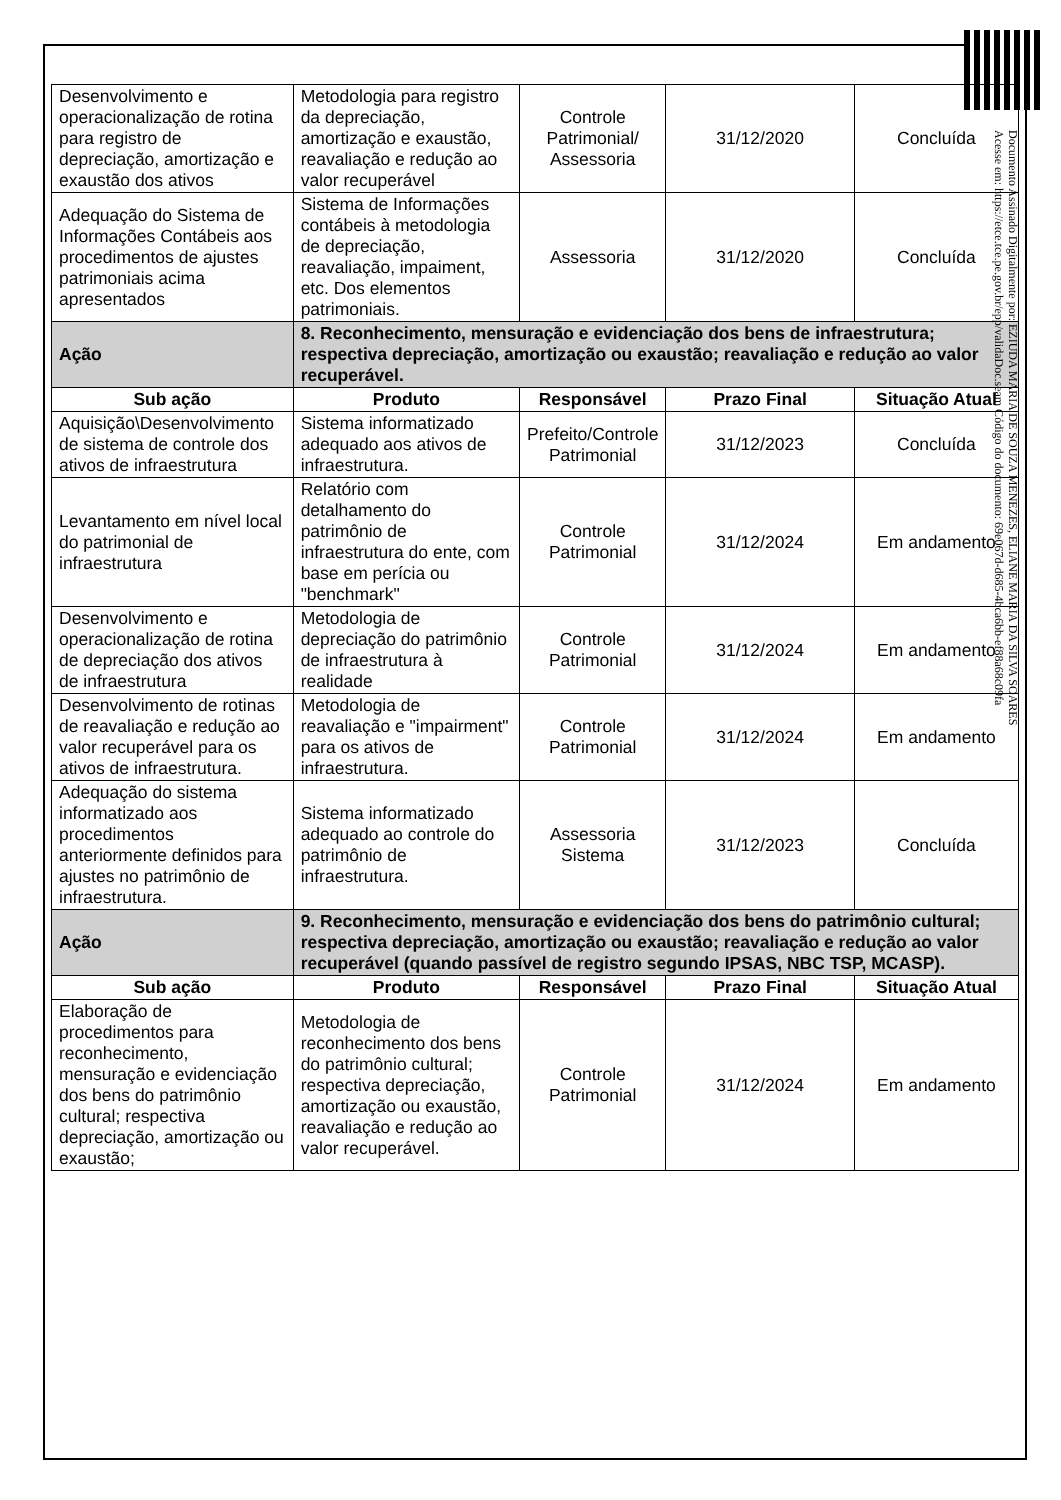| Desenvolvimento e operacionalização de rotina para registro de depreciação, amortização e exaustão dos ativos | Metodologia para registro da depreciação, amortização e exaustão, reavaliação e redução ao valor recuperável | Controle Patrimonial/ Assessoria | 31/12/2020 | Concluída |
| Adequação do Sistema de Informações Contábeis aos procedimentos de ajustes patrimoniais acima apresentados | Sistema de Informações contábeis à metodologia de depreciação, reavaliação, impaiment, etc. Dos elementos patrimoniais. | Assessoria | 31/12/2020 | Concluída |
| Ação | 8. Reconhecimento, mensuração e evidenciação dos bens de infraestrutura; respectiva depreciação, amortização ou exaustão; reavaliação e redução ao valor recuperável. | | | |
| Sub ação | Produto | Responsável | Prazo Final | Situação Atual |
| Aquisição\Desenvolvimento de sistema de controle dos ativos de infraestrutura | Sistema informatizado adequado aos ativos de infraestrutura. | Prefeito/Controle Patrimonial | 31/12/2023 | Concluída |
| Levantamento em nível local do patrimonial de infraestrutura | Relatório com detalhamento do patrimônio de infraestrutura do ente, com base em perícia ou "benchmark" | Controle Patrimonial | 31/12/2024 | Em andamento |
| Desenvolvimento e operacionalização de rotina de depreciação dos ativos de infraestrutura | Metodologia de depreciação do patrimônio de infraestrutura à realidade | Controle Patrimonial | 31/12/2024 | Em andamento |
| Desenvolvimento de rotinas de reavaliação e redução ao valor recuperável para os ativos de infraestrutura. | Metodologia de reavaliação e "impairment" para os ativos de infraestrutura. | Controle Patrimonial | 31/12/2024 | Em andamento |
| Adequação do sistema informatizado aos procedimentos anteriormente definidos para ajustes no patrimônio de infraestrutura. | Sistema informatizado adequado ao controle do patrimônio de infraestrutura. | Assessoria Sistema | 31/12/2023 | Concluída |
| Ação | 9. Reconhecimento, mensuração e evidenciação dos bens do patrimônio cultural; respectiva depreciação, amortização ou exaustão; reavaliação e redução ao valor recuperável (quando passível de registro segundo IPSAS, NBC TSP, MCASP). | | | |
| Sub ação | Produto | Responsável | Prazo Final | Situação Atual |
| Elaboração de procedimentos para reconhecimento, mensuração e evidenciação dos bens do patrimônio cultural; respectiva depreciação, amortização ou exaustão; | Metodologia de reconhecimento dos bens do patrimônio cultural; respectiva depreciação, amortização ou exaustão, reavaliação e redução ao valor recuperável. | Controle Patrimonial | 31/12/2024 | Em andamento |
Documento Assinado Digitalmente por: EZIUDA MARIA DE SOUZA MENEZES, ELIANE MARIA DA SILVA SOARES
Acesse em: https://etce.tce.pe.gov.br/epp/validaDoc.seam Código do documento: 69e067d-d685-4bca6bb-ef88a68c09fa